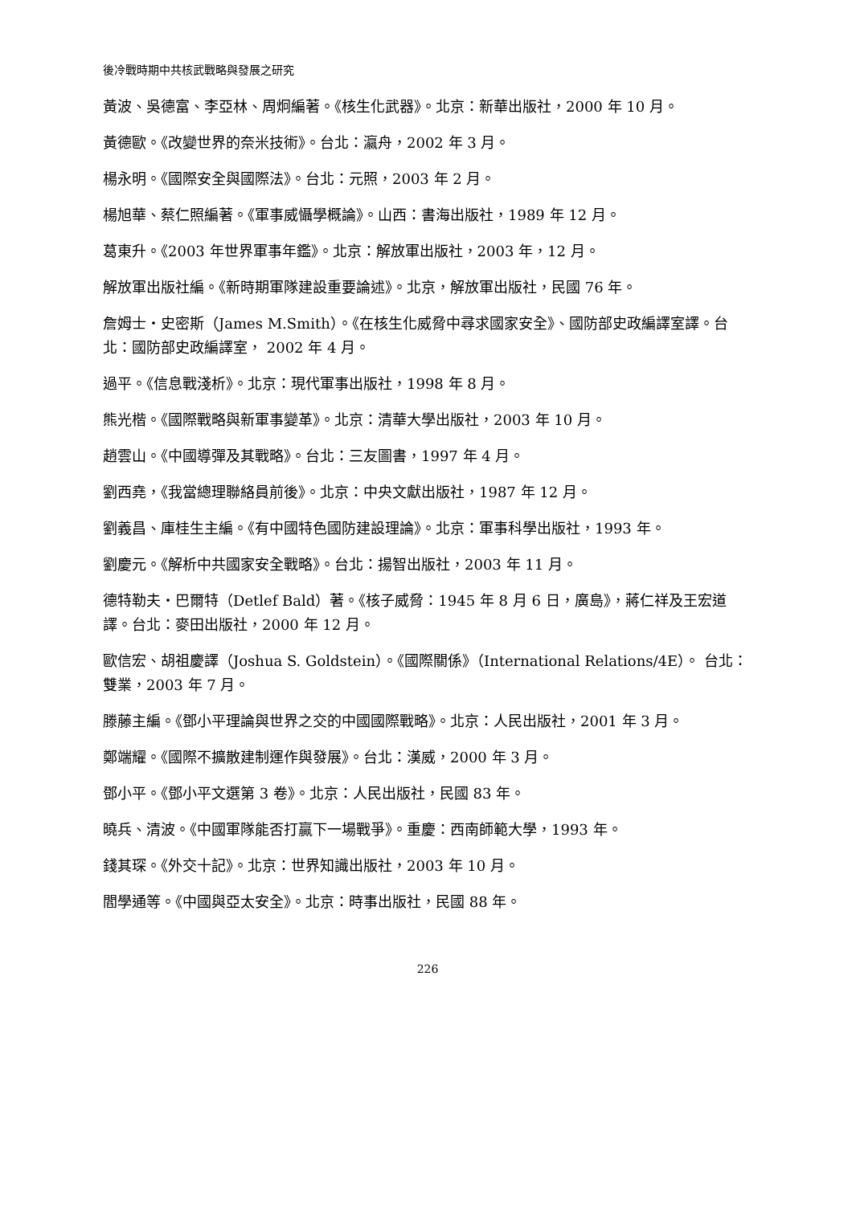後冷戰時期中共核武戰略與發展之研究
黃波、吳德富、李亞林、周炯編著。《核生化武器》。北京：新華出版社，2000 年 10 月。
黃德歐。《改變世界的奈米技術》。台北：瀛舟，2002 年 3 月。
楊永明。《國際安全與國際法》。台北：元照，2003 年 2 月。
楊旭華、蔡仁照編著。《軍事威懾學概論》。山西：書海出版社，1989 年 12 月。
葛東升。《2003 年世界軍事年鑑》。北京：解放軍出版社，2003 年，12 月。
解放軍出版社編。《新時期軍隊建設重要論述》。北京，解放軍出版社，民國 76 年。
詹姆士・史密斯（James M.Smith）。《在核生化威脅中尋求國家安全》、國防部史政編譯室譯。台北：國防部史政編譯室， 2002 年 4 月。
過平。《信息戰淺析》。北京：現代軍事出版社，1998 年 8 月。
熊光楷。《國際戰略與新軍事變革》。北京：清華大學出版社，2003 年 10 月。
趙雲山。《中國導彈及其戰略》。台北：三友圖書，1997 年 4 月。
劉西堯，《我當總理聯絡員前後》。北京：中央文獻出版社，1987 年 12 月。
劉義昌、庫桂生主編。《有中國特色國防建設理論》。北京：軍事科學出版社，1993 年。
劉慶元。《解析中共國家安全戰略》。台北：揚智出版社，2003 年 11 月。
德特勒夫・巴爾特（Detlef Bald）著。《核子威脅：1945 年 8 月 6 日，廣島》，蔣仁祥及王宏道譯。台北：麥田出版社，2000 年 12 月。
歐信宏、胡祖慶譯（Joshua S. Goldstein）。《國際關係》（International Relations/4E）。 台北：雙業，2003 年 7 月。
滕藤主編。《鄧小平理論與世界之交的中國國際戰略》。北京：人民出版社，2001 年 3 月。
鄭端耀。《國際不擴散建制運作與發展》。台北：漢威，2000 年 3 月。
鄧小平。《鄧小平文選第 3 卷》。北京：人民出版社，民國 83 年。
曉兵、清波。《中國軍隊能否打贏下一場戰爭》。重慶：西南師範大學，1993 年。
錢其琛。《外交十記》。北京：世界知識出版社，2003 年 10 月。
閻學通等。《中國與亞太安全》。北京：時事出版社，民國 88 年。
226